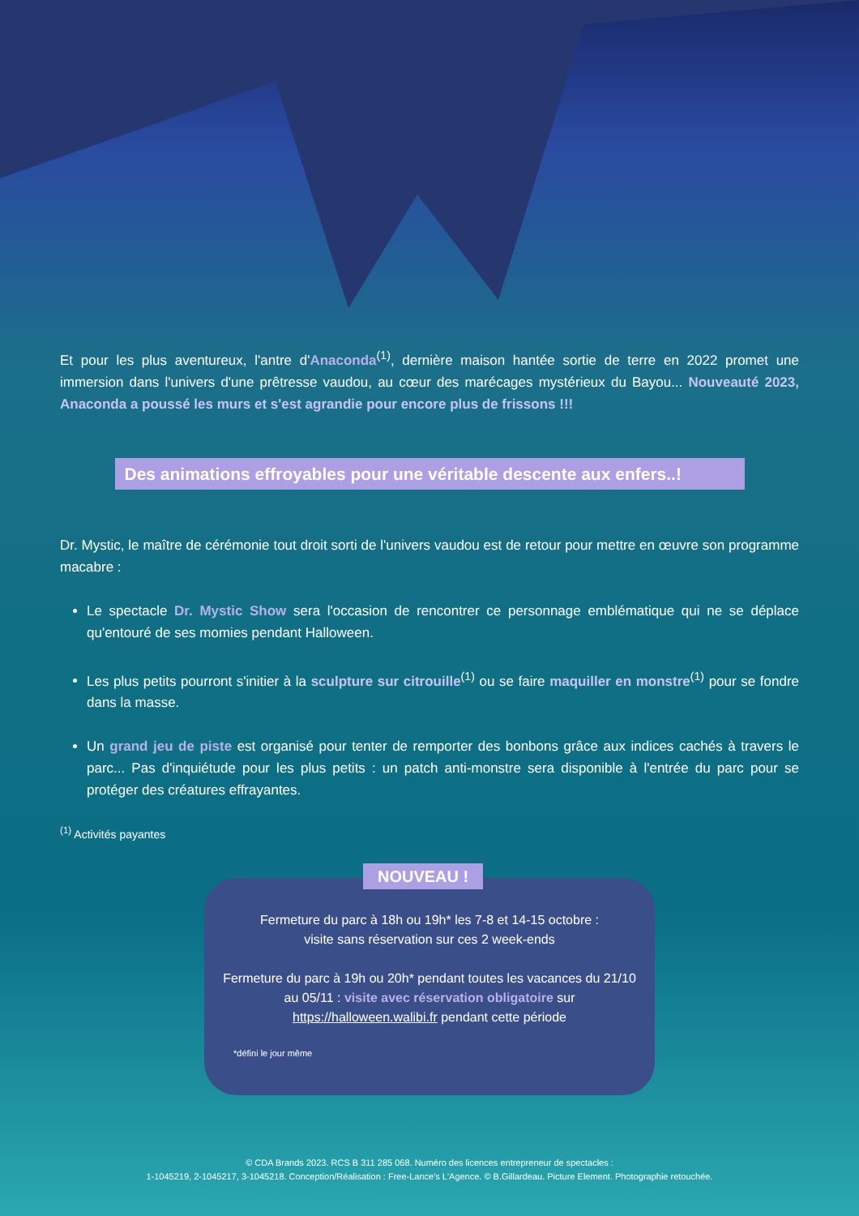Et pour les plus aventureux, l'antre d'Anaconda<sup>(1)</sup>, dernière maison hantée sortie de terre en 2022 promet une immersion dans l'univers d'une prêtresse vaudou, au cœur des marécages mystérieux du Bayou... Nouveauté 2023, Anaconda a poussé les murs et s'est agrandie pour encore plus de frissons !!!
Des animations effroyables pour une véritable descente aux enfers..!
Dr. Mystic, le maître de cérémonie tout droit sorti de l'univers vaudou est de retour pour mettre en œuvre son programme macabre :
Le spectacle Dr. Mystic Show sera l'occasion de rencontrer ce personnage emblématique qui ne se déplace qu'entouré de ses momies pendant Halloween.
Les plus petits pourront s'initier à la sculpture sur citrouille<sup>(1)</sup> ou se faire maquiller en monstre<sup>(1)</sup> pour se fondre dans la masse.
Un grand jeu de piste est organisé pour tenter de remporter des bonbons grâce aux indices cachés à travers le parc... Pas d'inquiétude pour les plus petits : un patch anti-monstre sera disponible à l'entrée du parc pour se protéger des créatures effrayantes.
<sup>(1)</sup> Activités payantes
NOUVEAU !
Fermeture du parc à 18h ou 19h* les 7-8 et 14-15 octobre :
visite sans réservation sur ces 2 week-ends
Fermeture du parc à 19h ou 20h* pendant toutes les vacances du 21/10 au 05/11 : visite avec réservation obligatoire sur https://halloween.walibi.fr pendant cette période
*défini le jour même
© CDA Brands 2023. RCS B 311 285 068. Numéro des licences entrepreneur de spectacles :
1-1045219, 2-1045217, 3-1045218. Conception/Réalisation : Free-Lance's L'Agence. © B.Gillardeau. Picture Element. Photographie retouchée.